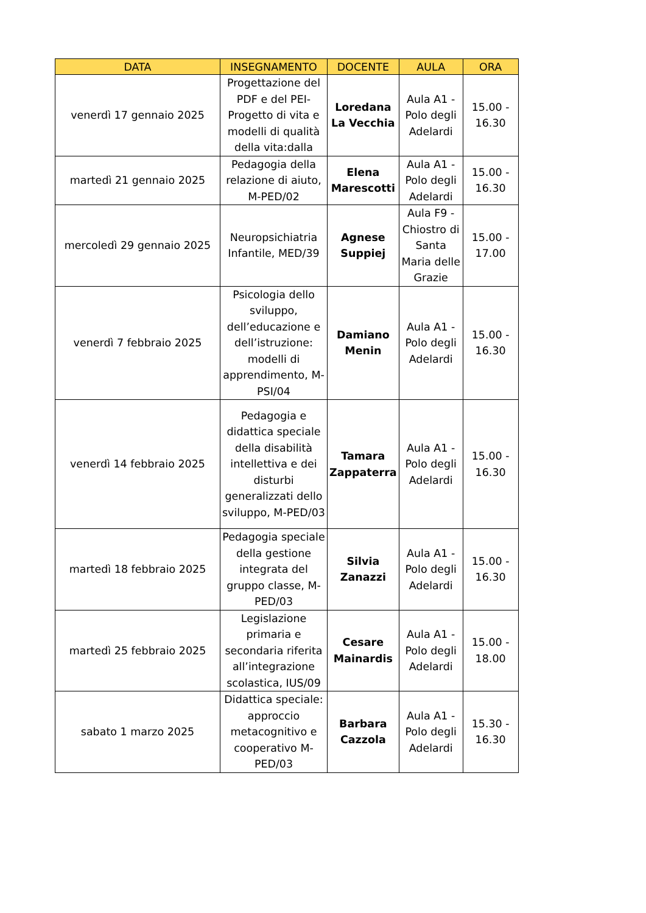| DATA | INSEGNAMENTO | DOCENTE | AULA | ORA |
| --- | --- | --- | --- | --- |
| venerdì 17 gennaio 2025 | Progettazione del PDF e del PEI-Progetto di vita e modelli di qualità della vita:dalla | Loredana La Vecchia | Aula A1 - Polo degli Adelardi | 15.00 - 16.30 |
| martedì 21 gennaio 2025 | Pedagogia della relazione di aiuto, M-PED/02 | Elena Marescotti | Aula A1 - Polo degli Adelardi | 15.00 - 16.30 |
| mercoledì 29 gennaio 2025 | Neuropsichiatria Infantile, MED/39 | Agnese Suppiej | Aula F9 - Chiostro di Santa Maria delle Grazie | 15.00 - 17.00 |
| venerdì 7 febbraio 2025 | Psicologia dello sviluppo, dell’educazione e dell’istruzione: modelli di apprendimento, M-PSI/04 | Damiano Menin | Aula A1 - Polo degli Adelardi | 15.00 - 16.30 |
| venerdì 14 febbraio 2025 | Pedagogia e didattica speciale della disabilità intellettiva e dei disturbi generalizzati dello sviluppo, M-PED/03 | Tamara Zappaterra | Aula A1 - Polo degli Adelardi | 15.00 - 16.30 |
| martedì 18 febbraio 2025 | Pedagogia speciale della gestione integrata del gruppo classe, M-PED/03 | Silvia Zanazzi | Aula A1 - Polo degli Adelardi | 15.00 - 16.30 |
| martedì 25 febbraio 2025 | Legislazione primaria e secondaria riferita all’integrazione scolastica, IUS/09 | Cesare Mainardis | Aula A1 - Polo degli Adelardi | 15.00 - 18.00 |
| sabato 1 marzo 2025 | Didattica speciale: approccio metacognitivo e cooperativo M-PED/03 | Barbara Cazzola | Aula A1 - Polo degli Adelardi | 15.30 - 16.30 |